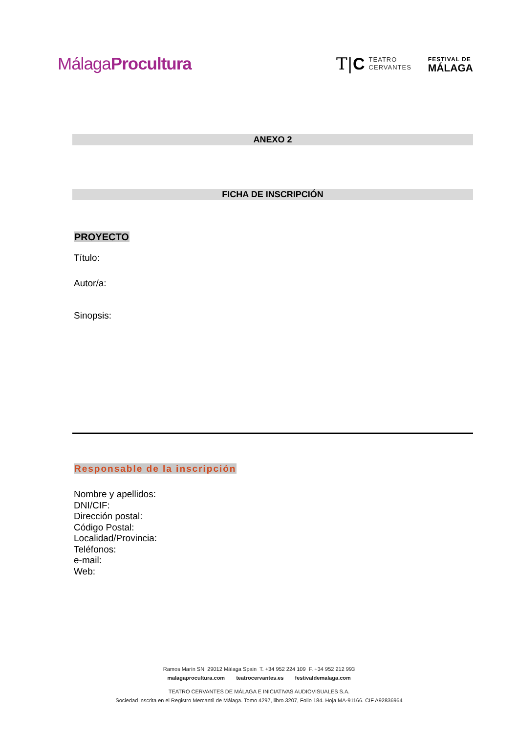MálagaProcultura
T|C TEATRO
CERVANTES
FESTIVAL DE
MÁLAGA
ANEXO 2
FICHA DE INSCRIPCIÓN
PROYECTO
Título:
Autor/a:
Sinopsis:
Responsable de la inscripción
Nombre y apellidos:
DNI/CIF:
Dirección postal:
Código Postal:
Localidad/Provincia:
Teléfonos:
e-mail:
Web:
Ramos Marín SN 29012 Málaga Spain T. +34 952 224 109 F. +34 952 212 993
malagaprocultura.com teatrocervantes.es festivaldemalaga.com
TEATRO CERVANTES DE MÁLAGA E INICIATIVAS AUDIOVISUALES S.A.
Sociedad inscrita en el Registro Mercantil de Málaga. Tomo 4297, libro 3207, Folio 184. Hoja MA-91166. CIF A92836964